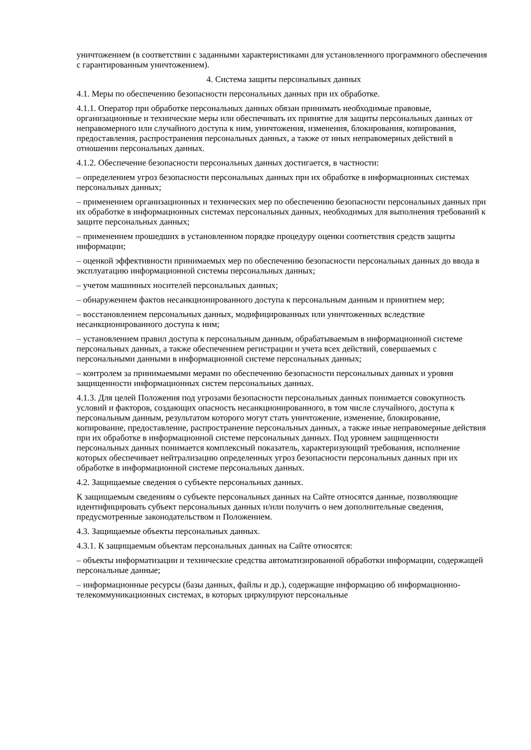уничтожением (в соответствии с заданными характеристиками для установленного программного обеспечения с гарантированным уничтожением).
4. Система защиты персональных данных
4.1. Меры по обеспечению безопасности персональных данных при их обработке.
4.1.1. Оператор при обработке персональных данных обязан принимать необходимые правовые, организационные и технические меры или обеспечивать их принятие для защиты персональных данных от неправомерного или случайного доступа к ним, уничтожения, изменения, блокирования, копирования, предоставления, распространения персональных данных, а также от иных неправомерных действий в отношении персональных данных.
4.1.2. Обеспечение безопасности персональных данных достигается, в частности:
– определением угроз безопасности персональных данных при их обработке в информационных системах персональных данных;
– применением организационных и технических мер по обеспечению безопасности персональных данных при их обработке в информационных системах персональных данных, необходимых для выполнения требований к защите персональных данных;
– применением прошедших в установленном порядке процедуру оценки соответствия средств защиты информации;
– оценкой эффективности принимаемых мер по обеспечению безопасности персональных данных до ввода в эксплуатацию информационной системы персональных данных;
– учетом машинных носителей персональных данных;
– обнаружением фактов несанкционированного доступа к персональным данным и принятием мер;
– восстановлением персональных данных, модифицированных или уничтоженных вследствие несанкционированного доступа к ним;
– установлением правил доступа к персональным данным, обрабатываемым в информационной системе персональных данных, а также обеспечением регистрации и учета всех действий, совершаемых с персональными данными в информационной системе персональных данных;
– контролем за принимаемыми мерами по обеспечению безопасности персональных данных и уровня защищенности информационных систем персональных данных.
4.1.3. Для целей Положения под угрозами безопасности персональных данных понимается совокупность условий и факторов, создающих опасность несанкционированного, в том числе случайного, доступа к персональным данным, результатом которого могут стать уничтожение, изменение, блокирование, копирование, предоставление, распространение персональных данных, а также иные неправомерные действия при их обработке в информационной системе персональных данных. Под уровнем защищенности персональных данных понимается комплексный показатель, характеризующий требования, исполнение которых обеспечивает нейтрализацию определенных угроз безопасности персональных данных при их обработке в информационной системе персональных данных.
4.2. Защищаемые сведения о субъекте персональных данных.
К защищаемым сведениям о субъекте персональных данных на Сайте относятся данные, позволяющие идентифицировать субъект персональных данных и/или получить о нем дополнительные сведения, предусмотренные законодательством и Положением.
4.3. Защищаемые объекты персональных данных.
4.3.1. К защищаемым объектам персональных данных на Сайте относятся:
– объекты информатизации и технические средства автоматизированной обработки информации, содержащей персональные данные;
– информационные ресурсы (базы данных, файлы и др.), содержащие информацию об информационно-телекоммуникационных системах, в которых циркулируют персональные